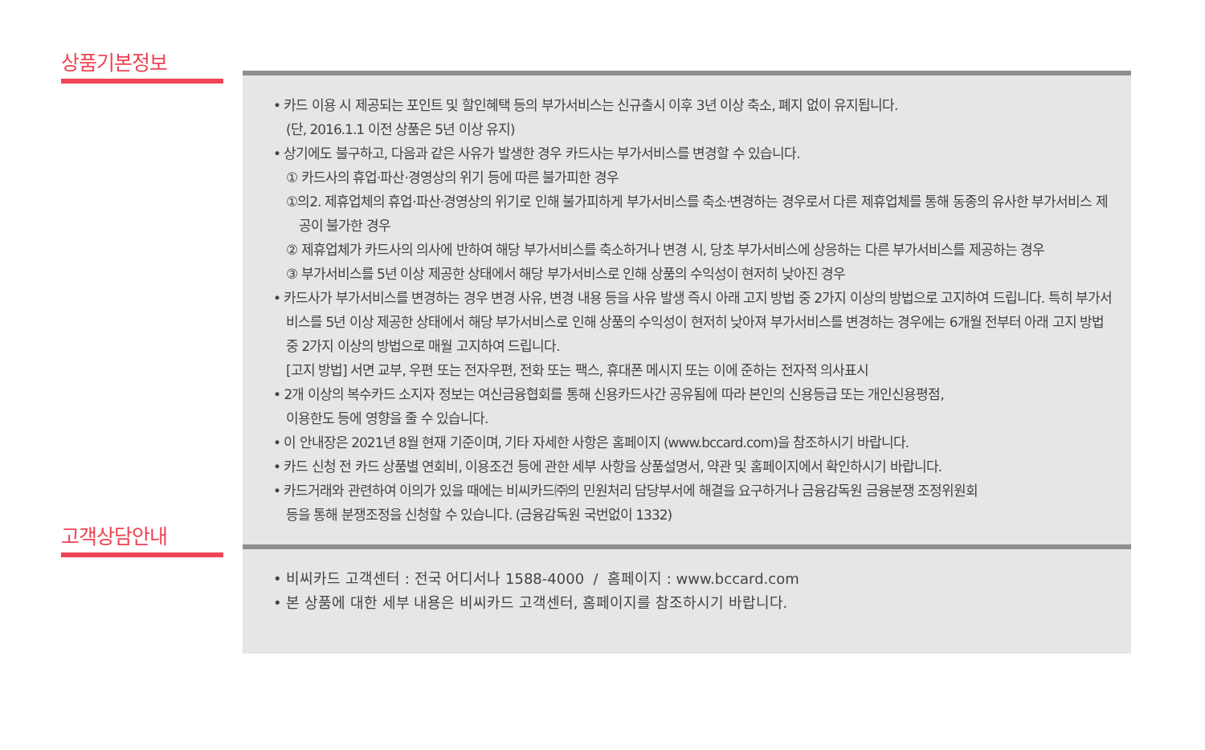상품기본정보
• 카드 이용 시 제공되는 포인트 및 할인혜택 등의 부가서비스는 신규출시 이후 3년 이상 축소, 폐지 없이 유지됩니다.
(단, 2016.1.1 이전 상품은 5년 이상 유지)
• 상기에도 불구하고, 다음과 같은 사유가 발생한 경우 카드사는 부가서비스를 변경할 수 있습니다.
① 카드사의 휴업·파산·경영상의 위기 등에 따른 불가피한 경우
①의2. 제휴업체의 휴업·파산·경영상의 위기로 인해 불가피하게 부가서비스를 축소·변경하는 경우로서 다른 제휴업체를 통해 동종의 유사한 부가서비스 제공이 불가한 경우
② 제휴업체가 카드사의 의사에 반하여 해당 부가서비스를 축소하거나 변경 시, 당초 부가서비스에 상응하는 다른 부가서비스를 제공하는 경우
③ 부가서비스를 5년 이상 제공한 상태에서 해당 부가서비스로 인해 상품의 수익성이 현저히 낮아진 경우
• 카드사가 부가서비스를 변경하는 경우 변경 사유, 변경 내용 등을 사유 발생 즉시 아래 고지 방법 중 2가지 이상의 방법으로 고지하여 드립니다. 특히 부가서비스를 5년 이상 제공한 상태에서 해당 부가서비스로 인해 상품의 수익성이 현저히 낮아져 부가서비스를 변경하는 경우에는 6개월 전부터 아래 고지 방법 중 2가지 이상의 방법으로 매월 고지하여 드립니다.
[고지 방법] 서면 교부, 우편 또는 전자우편, 전화 또는 팩스, 휴대폰 메시지 또는 이에 준하는 전자적 의사표시
• 2개 이상의 복수카드 소지자 정보는 여신금융협회를 통해 신용카드사간 공유됨에 따라 본인의 신용등급 또는 개인신용평점,
이용한도 등에 영향을 줄 수 있습니다.
• 이 안내장은 2021년 8월 현재 기준이며, 기타 자세한 사항은 홈페이지 (www.bccard.com)을 참조하시기 바랍니다.
• 카드 신청 전 카드 상품별 연회비, 이용조건 등에 관한 세부 사항을 상품설명서, 약관 및 홈페이지에서 확인하시기 바랍니다.
• 카드거래와 관련하여 이의가 있을 때에는 비씨카드㈜의 민원처리 담당부서에 해결을 요구하거나 금융감독원 금융분쟁 조정위원회
등을 통해 분쟁조정을 신청할 수 있습니다. (금융감독원 국번없이 1332)
고객상담안내
• 비씨카드 고객센터 : 전국 어디서나 1588-4000 / 홈페이지 : www.bccard.com
• 본 상품에 대한 세부 내용은 비씨카드 고객센터, 홈페이지를 참조하시기 바랍니다.